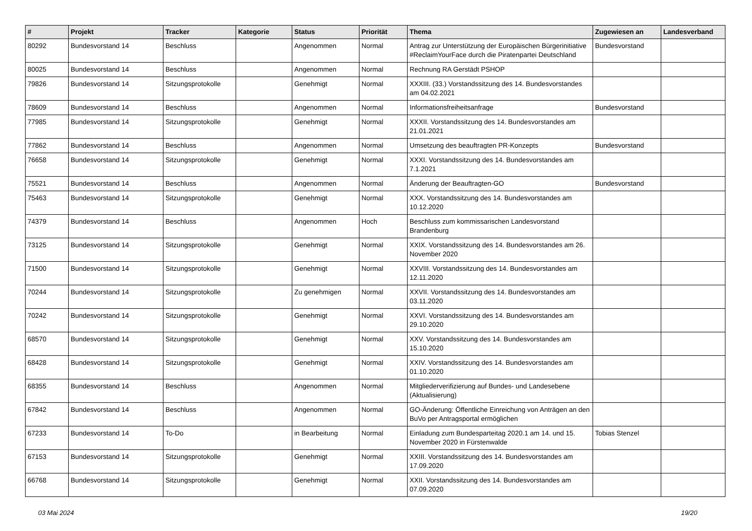| # | Projekt | Tracker | Kategorie | Status | Priorität | Thema | Zugewiesen an | Landesverband |
| --- | --- | --- | --- | --- | --- | --- | --- | --- |
| 80292 | Bundesvorstand 14 | Beschluss | | Angenommen | Normal | Antrag zur Unterstützung der Europäischen Bürgerinitiative #ReclaimYourFace durch die Piratenpartei Deutschland | Bundesvorstand | |
| 80025 | Bundesvorstand 14 | Beschluss | | Angenommen | Normal | Rechnung RA Gerstädt PSHOP | | |
| 79826 | Bundesvorstand 14 | Sitzungsprotokolle | | Genehmigt | Normal | XXXIII. (33.) Vorstandssitzung des 14. Bundesvorstandes am 04.02.2021 | | |
| 78609 | Bundesvorstand 14 | Beschluss | | Angenommen | Normal | Informationsfreiheitsanfrage | Bundesvorstand | |
| 77985 | Bundesvorstand 14 | Sitzungsprotokolle | | Genehmigt | Normal | XXXII. Vorstandssitzung des 14. Bundesvorstandes am 21.01.2021 | | |
| 77862 | Bundesvorstand 14 | Beschluss | | Angenommen | Normal | Umsetzung des beauftragten PR-Konzepts | Bundesvorstand | |
| 76658 | Bundesvorstand 14 | Sitzungsprotokolle | | Genehmigt | Normal | XXXI. Vorstandssitzung des 14. Bundesvorstandes am 7.1.2021 | | |
| 75521 | Bundesvorstand 14 | Beschluss | | Angenommen | Normal | Änderung der Beauftragten-GO | Bundesvorstand | |
| 75463 | Bundesvorstand 14 | Sitzungsprotokolle | | Genehmigt | Normal | XXX. Vorstandssitzung des 14. Bundesvorstandes am 10.12.2020 | | |
| 74379 | Bundesvorstand 14 | Beschluss | | Angenommen | Hoch | Beschluss zum kommissarischen Landesvorstand Brandenburg | | |
| 73125 | Bundesvorstand 14 | Sitzungsprotokolle | | Genehmigt | Normal | XXIX. Vorstandssitzung des 14. Bundesvorstandes am 26. November 2020 | | |
| 71500 | Bundesvorstand 14 | Sitzungsprotokolle | | Genehmigt | Normal | XXVIII. Vorstandssitzung des 14. Bundesvorstandes am 12.11.2020 | | |
| 70244 | Bundesvorstand 14 | Sitzungsprotokolle | | Zu genehmigen | Normal | XXVII. Vorstandssitzung des 14. Bundesvorstandes am 03.11.2020 | | |
| 70242 | Bundesvorstand 14 | Sitzungsprotokolle | | Genehmigt | Normal | XXVI. Vorstandssitzung des 14. Bundesvorstandes am 29.10.2020 | | |
| 68570 | Bundesvorstand 14 | Sitzungsprotokolle | | Genehmigt | Normal | XXV. Vorstandssitzung des 14. Bundesvorstandes am 15.10.2020 | | |
| 68428 | Bundesvorstand 14 | Sitzungsprotokolle | | Genehmigt | Normal | XXIV. Vorstandssitzung des 14. Bundesvorstandes am 01.10.2020 | | |
| 68355 | Bundesvorstand 14 | Beschluss | | Angenommen | Normal | Mitgliederverifizierung auf Bundes- und Landesebene (Aktualisierung) | | |
| 67842 | Bundesvorstand 14 | Beschluss | | Angenommen | Normal | GO-Änderung: Öffentliche Einreichung von Anträgen an den BuVo per Antragsportal ermöglichen | | |
| 67233 | Bundesvorstand 14 | To-Do | | in Bearbeitung | Normal | Einladung zum Bundesparteitag 2020.1 am 14. und 15. November 2020 in Fürstenwalde | Tobias Stenzel | |
| 67153 | Bundesvorstand 14 | Sitzungsprotokolle | | Genehmigt | Normal | XXIII. Vorstandssitzung des 14. Bundesvorstandes am 17.09.2020 | | |
| 66768 | Bundesvorstand 14 | Sitzungsprotokolle | | Genehmigt | Normal | XXII. Vorstandssitzung des 14. Bundesvorstandes am 07.09.2020 | | |
03 Mai 2024 19/20